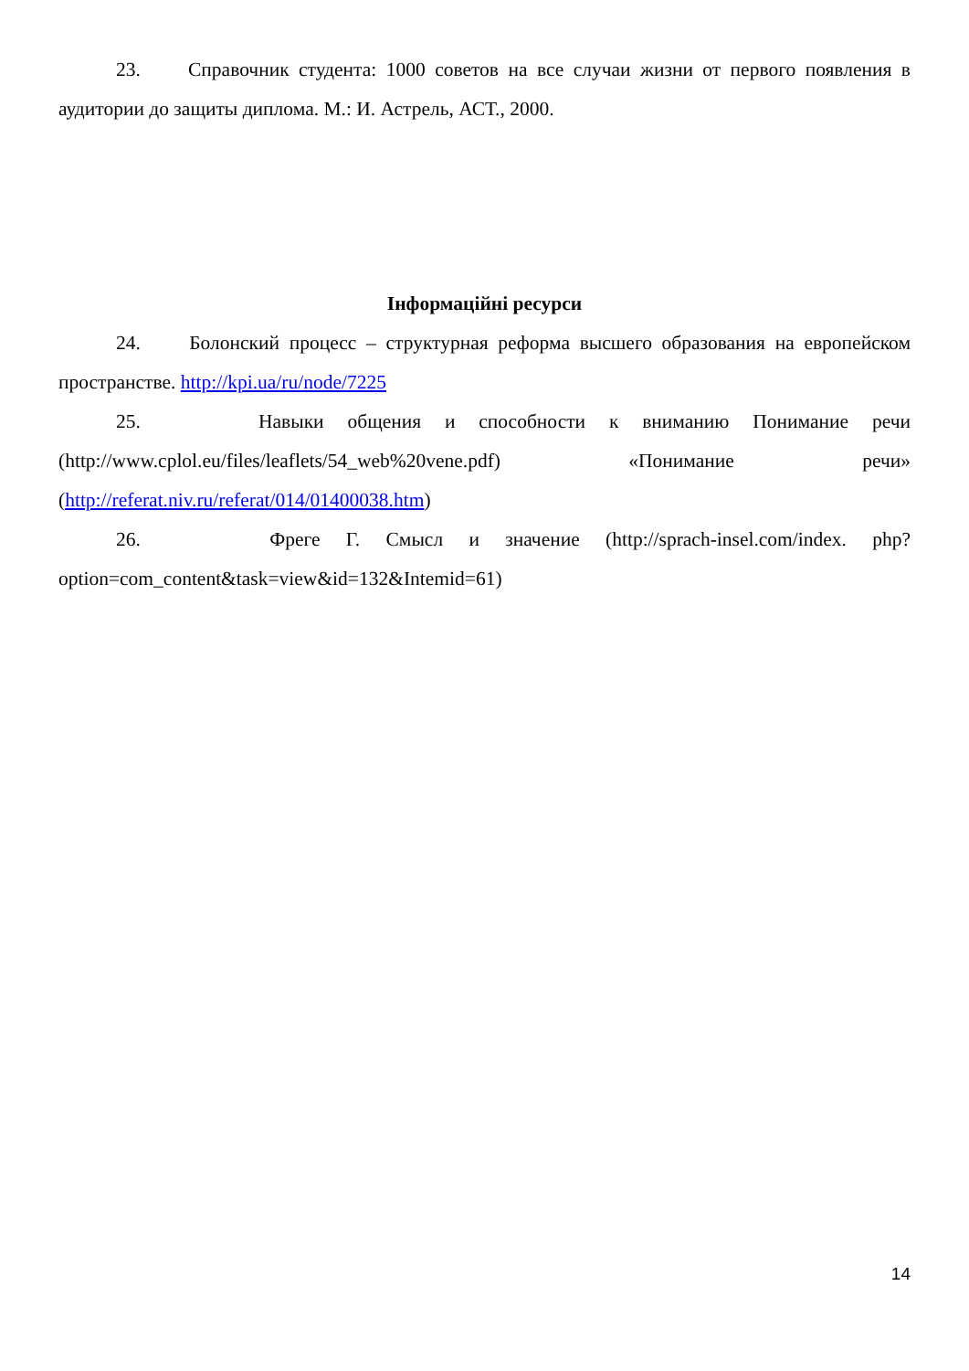23. Справочник студента: 1000 советов на все случаи жизни от первого появления в аудитории до защиты диплома. М.: И. Астрель, АСТ., 2000.
Інформаційні ресурси
24. Болонский процесс – структурная реформа высшего образования на европейском пространстве. http://kpi.ua/ru/node/7225
25. Навыки общения и способности к вниманию Понимание речи (http://www.cplol.eu/files/leaflets/54_web%20vene.pdf) «Понимание речи» (http://referat.niv.ru/referat/014/01400038.htm)
26. Фреге Г. Смысл и значение (http://sprach-insel.com/index. php?option=com_content&task=view&id=132&Intemid=61)
14